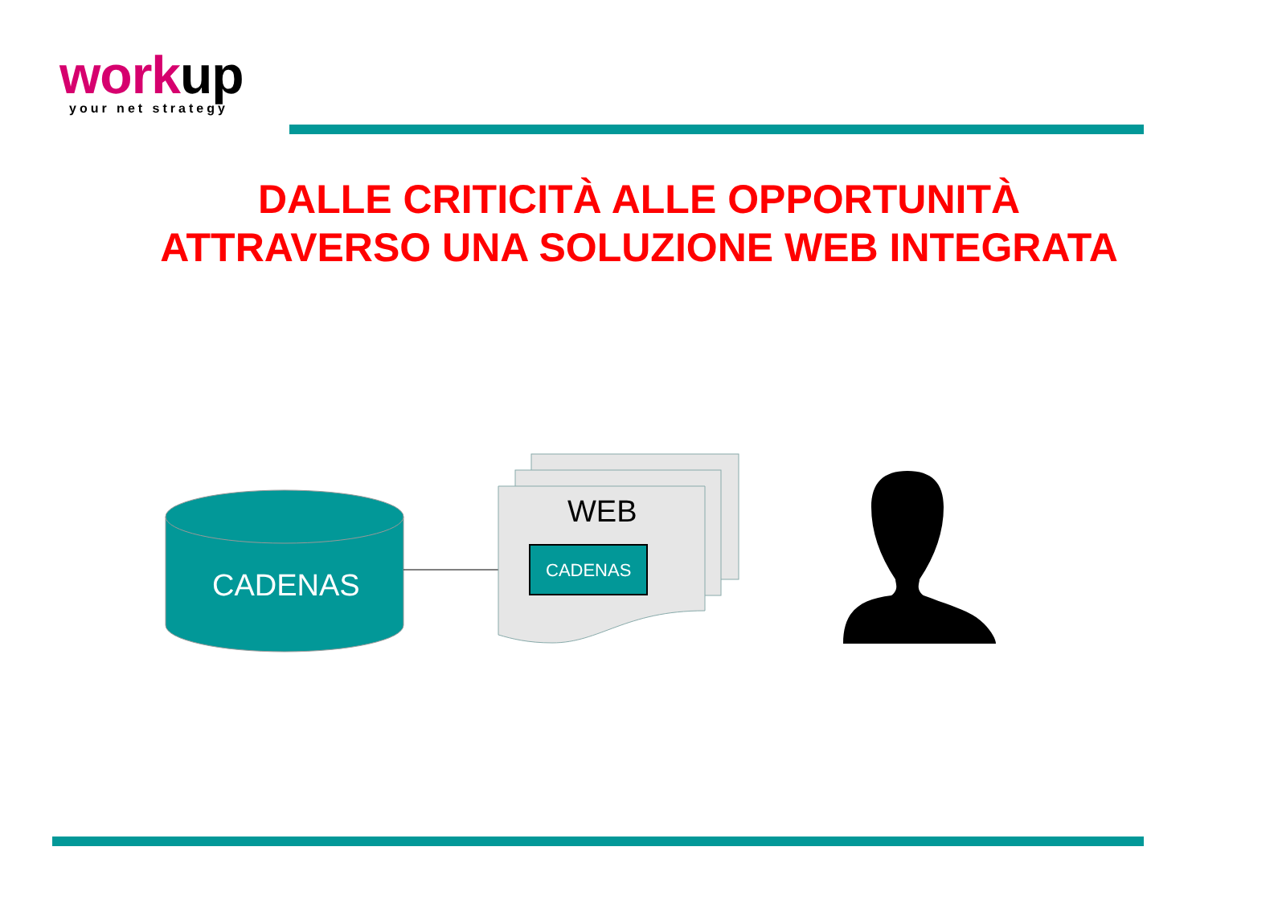workup
your net strategy
DALLE CRITICITÀ ALLE OPPORTUNITÀ
ATTRAVERSO UNA SOLUZIONE WEB INTEGRATA
CADENAS
WEB
CADENAS